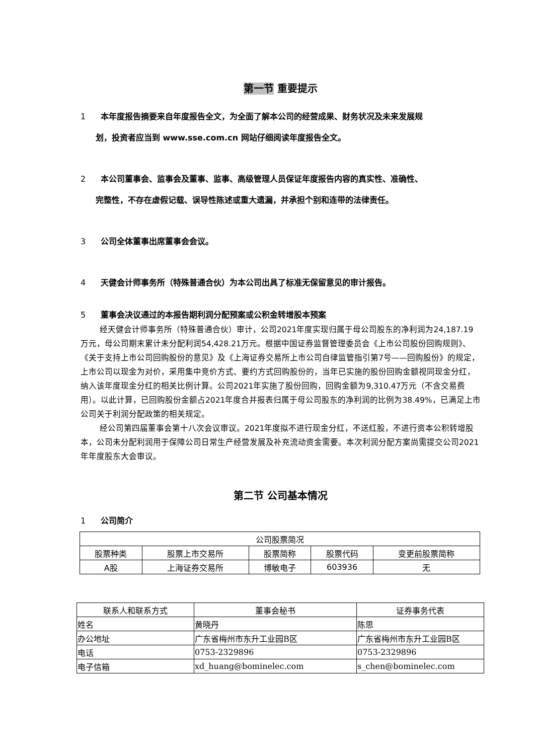第一节 重要提示
1 本年度报告摘要来自年度报告全文，为全面了解本公司的经营成果、财务状况及未来发展规
划，投资者应当到 www.sse.com.cn 网站仔细阅读年度报告全文。
2 本公司董事会、监事会及董事、监事、高级管理人员保证年度报告内容的真实性、准确性、
完整性，不存在虚假记载、误导性陈述或重大遗漏，并承担个别和连带的法律责任。
3 公司全体董事出席董事会会议。
4 天健会计师事务所（特殊普通合伙）为本公司出具了标准无保留意见的审计报告。
5 董事会决议通过的本报告期利润分配预案或公积金转增股本预案
经天健会计师事务所（特殊普通合伙）审计，公司2021年度实现归属于母公司股东的净利润为24,187.19万元，母公司期末累计未分配利润54,428.21万元。根据中国证券监督管理委员会《上市公司股份回购规则》、《关于支持上市公司回购股份的意见》及《上海证券交易所上市公司自律监管指引第7号——回购股份》的规定，上市公司以现金为对价，采用集中竞价方式、要约方式回购股份的，当年已实施的股份回购金额视同现金分红，纳入该年度现金分红的相关比例计算。公司2021年实施了股份回购，回购金额为9,310.47万元（不含交易费用）。以此计算，已回购股份金额占2021年度合并报表归属于母公司股东的净利润的比例为38.49%，已满足上市公司关于利润分配政策的相关规定。
经公司第四届董事会第十八次会议审议。2021年度拟不进行现金分红，不送红股，不进行资本公积转增股本，公司未分配利润用于保障公司日常生产经营发展及补充流动资金需要。本次利润分配方案尚需提交公司2021年年度股东大会审议。
第二节 公司基本情况
1 公司简介
| 公司股票简况 | | | | |
| 股票种类 | 股票上市交易所 | 股票简称 | 股票代码 | 变更前股票简称 |
| A股 | 上海证券交易所 | 博敏电子 | 603936 | 无 |
| 联系人和联系方式 | 董事会秘书 | 证券事务代表 |
| 姓名 | 黄晓丹 | 陈思 |
| 办公地址 | 广东省梅州市东升工业园B区 | 广东省梅州市东升工业园B区 |
| 电话 | 0753-2329896 | 0753-2329896 |
| 电子信箱 | xd_huang@bominelec.com | s_chen@bominelec.com |